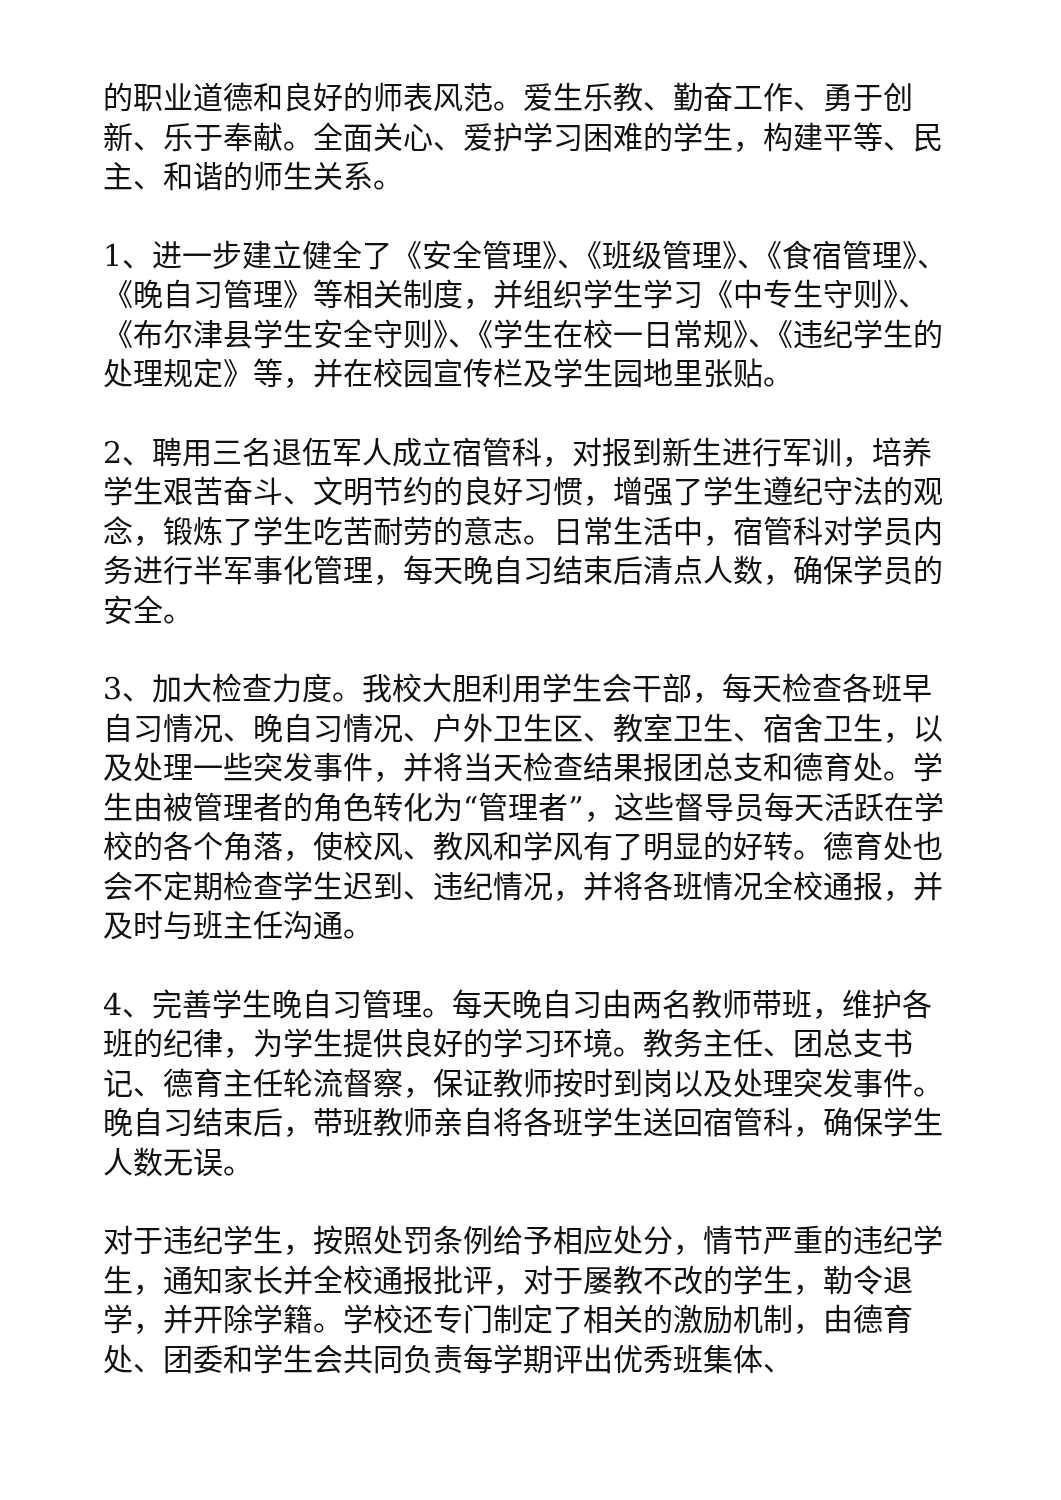的职业道德和良好的师表风范。爱生乐教、勤奋工作、勇于创新、乐于奉献。全面关心、爱护学习困难的学生，构建平等、民主、和谐的师生关系。
1、进一步建立健全了《安全管理》、《班级管理》、《食宿管理》、《晚自习管理》等相关制度，并组织学生学习《中专生守则》、《布尔津县学生安全守则》、《学生在校一日常规》、《违纪学生的处理规定》等，并在校园宣传栏及学生园地里张贴。
2、聘用三名退伍军人成立宿管科，对报到新生进行军训，培养学生艰苦奋斗、文明节约的良好习惯，增强了学生遵纪守法的观念，锻炼了学生吃苦耐劳的意志。日常生活中，宿管科对学员内务进行半军事化管理，每天晚自习结束后清点人数，确保学员的安全。
3、加大检查力度。我校大胆利用学生会干部，每天检查各班早自习情况、晚自习情况、户外卫生区、教室卫生、宿舍卫生，以及处理一些突发事件，并将当天检查结果报团总支和德育处。学生由被管理者的角色转化为“管理者”，这些督导员每天活跃在学校的各个角落，使校风、教风和学风有了明显的好转。德育处也会不定期检查学生迟到、违纪情况，并将各班情况全校通报，并及时与班主任沟通。
4、完善学生晚自习管理。每天晚自习由两名教师带班，维护各班的纪律，为学生提供良好的学习环境。教务主任、团总支书记、德育主任轮流督察，保证教师按时到岗以及处理突发事件。晚自习结束后，带班教师亲自将各班学生送回宿管科，确保学生人数无误。
对于违纪学生，按照处罚条例给予相应处分，情节严重的违纪学生，通知家长并全校通报批评，对于屡教不改的学生，勒令退学，并开除学籍。学校还专门制定了相关的激励机制，由德育处、团委和学生会共同负责每学期评出优秀班集体、